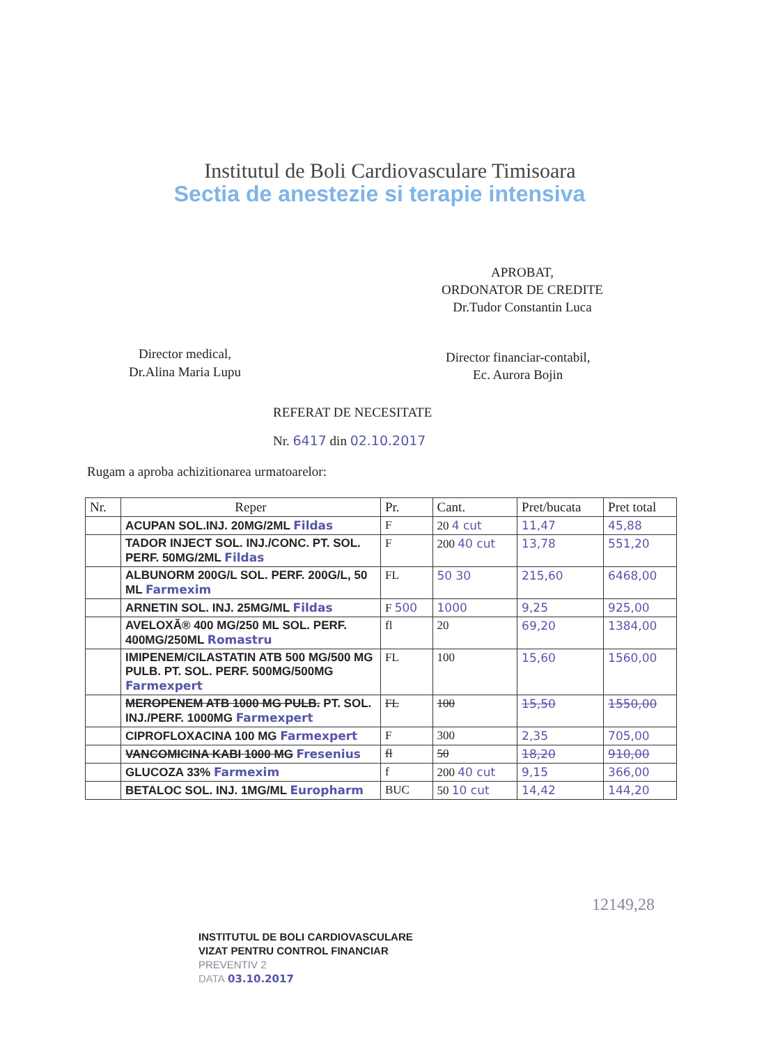Institutul de Boli Cardiovasculare Timisoara
Sectia de anestezie si terapie intensiva
APROBAT,
ORDONATOR DE CREDITE
Dr.Tudor Constantin Luca
Director medical,
Dr.Alina Maria Lupu
Director financiar-contabil,
Ec. Aurora Bojin
REFERAT DE NECESITATE
Nr. 6417 din 02.10.2017
Rugam a aproba achizitionarea urmatoarelor:
| Nr. | Reper | Pr. | Cant. | Pret/bucata | Pret total |
| --- | --- | --- | --- | --- | --- |
| | ACUPAN SOL.INJ. 20MG/2ML Fildas | F | 20 4 cut | 11,47 | 45,88 |
| | TADOR INJECT SOL. INJ./CONC. PT. SOL. PERF. 50MG/2ML Fildas | F | 200 40 cut | 13,78 | 551,20 |
| | ALBUNORM 200G/L SOL. PERF. 200G/L, 50 ML Farmexim | FL | 50 30 | 215,60 | 6468,00 |
| | ARNETIN SOL. INJ. 25MG/ML Fildas | F 500 | 1000 | 9,25 | 925,00 |
| | AVELOXĂ® 400 MG/250 ML SOL. PERF. 400MG/250ML Romastru | fl | 20 | 69,20 | 1384,00 |
| | IMIPENEM/CILASTATIN ATB 500 MG/500 MG PULB. PT. SOL. PERF. 500MG/500MG Farmexpert | FL | 100 | 15,60 | 1560,00 |
| | MEROPENEM ATB 1000 MG PULB. PT. SOL. INJ./PERF. 1000MG Farmexpert | FL | 100 | 15,50 | 1550,00 |
| | CIPROFLOXACINA 100 MG Farmexpert | F | 300 | 2,35 | 705,00 |
| | VANCOMICINA KABI 1000 MG Fresenius | fl | 50 | 18,20 | 910,00 |
| | GLUCOZA 33% Farmexim | f | 200 40 cut | 9,15 | 366,00 |
| | BETALOC SOL. INJ. 1MG/ML Europharm | BUC | 50 10 cut | 14,42 | 144,20 |
12149,28
INSTITUTUL DE BOLI CARDIOVASCULARE
VIZAT PENTRU CONTROL FINANCIAR
PREVENTIV 2
DATA 03.10.2017